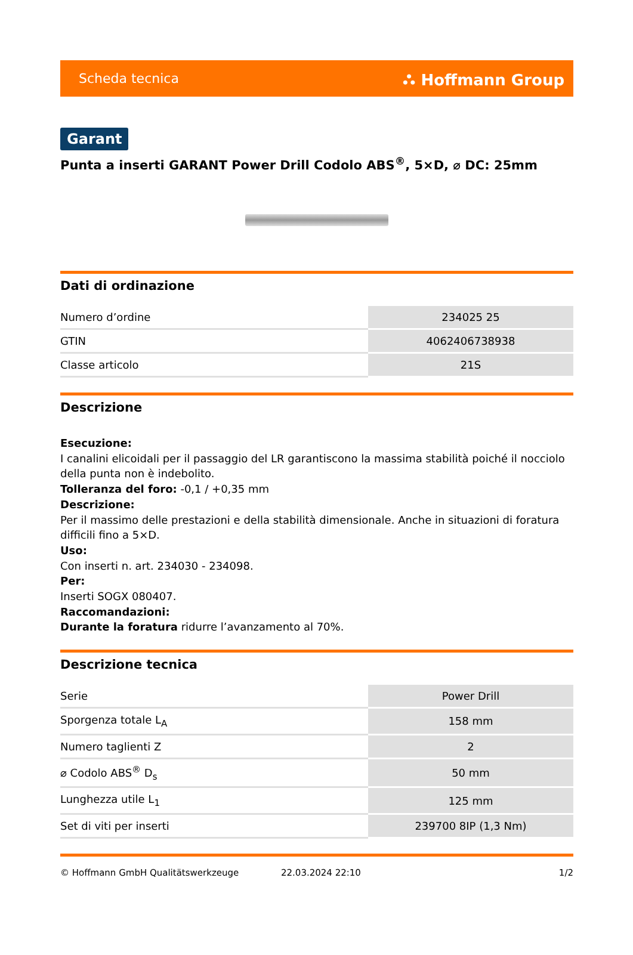Scheda tecnica ⛬ Hoffmann Group
Garant
Punta a inserti GARANT Power Drill Codolo ABS<sup>®</sup>, 5×D, ⌀ DC: 25mm
Dati di ordinazione
| Numero d’ordine | 234025 25 |
| GTIN | 4062406738938 |
| Classe articolo | 21S |
Descrizione
Esecuzione:
I canalini elicoidali per il passaggio del LR garantiscono la massima stabilità poiché il nocciolo della punta non è indebolito.
Tolleranza del foro: -0,1 / +0,35 mm
Descrizione:
Per il massimo delle prestazioni e della stabilità dimensionale. Anche in situazioni di foratura difficili fino a 5×D.
Uso:
Con inserti n. art. 234030 - 234098.
Per:
Inserti SOGX 080407.
Raccomandazioni:
Durante la foratura ridurre l’avanzamento al 70%.
Descrizione tecnica
| Serie | Power Drill |
| Sporgenza totale L<sub>A</sub> | 158 mm |
| Numero taglienti Z | 2 |
| ⌀ Codolo ABS<sup>®</sup> D<sub>s</sub> | 50 mm |
| Lunghezza utile L<sub>1</sub> | 125 mm |
| Set di viti per inserti | 239700 8IP (1,3 Nm) |
© Hoffmann GmbH Qualitätswerkzeuge 22.03.2024 22:10 1/2